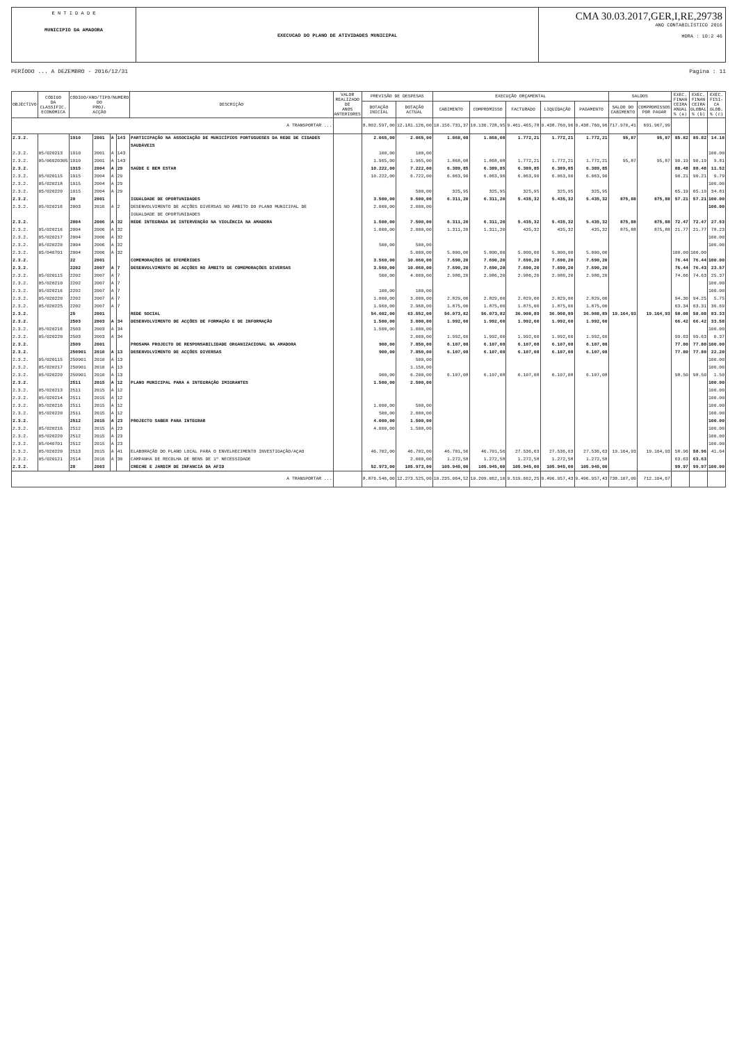E N T I D A D E
MUNICIPIO DA AMADORA
EXECUCAO DO PLANO DE ATIVIDADES MUNICIPAL
CMA 30.03.2017,GER,I,RE,29738
ANO CONTABILÍSTICO 2016
HORA : 10:2 46
PERÍODO ... A DEZEMBRO - 2016/12/31 Pagina : 11
| OBJECTIVO | CÓDIGO DA CLASSIFIC. ECONÓMICA | CÓDIGO/ANO/TIPO/NUMERO DO PROJ. ACÇÃO | | | | DESCRIÇÃO | VALOR REALIZADO DE ANOS ANTERIORES | PREVISÃO DE DESPESAS | | EXECUÇÃO ORÇAMENTAL | | | | | SALDOS | | EXEC. FINAN CEIRA ANUAL % (a) | EXEC. FINAN CEIRA GLOBAL % (b) | EXEC. FISI- CA GLOB. % (c) |
| --- | --- | --- | --- | --- | --- | --- | --- | --- | --- | --- | --- | --- | --- | --- | --- | --- | --- | --- | --- |
| | | | | | | | | DOTAÇÃO INICIAL | DOTAÇÃO ACTUAL | CABIMENTO | COMPROMISSO | FACTURADO | LIQUIDAÇÃO | PAGAMENTO | SALDO DO CABIMENTO | COMPROMISSOS POR PAGAR | | | |
| A TRANSPORTAR ... | | | | | | | | 8.802.597,00 | 12.181.126,00 | 10.156.731,37 | 10.130.728,95 | 9.461.465,78 | 9.438.760,96 | 9.438.760,96 | 717.970,41 | 691.967,99 | | | |
| 2.3.2. | | 1910 | 2001 | A | 143 | PARTICIPAÇÃO NA ASSOCIAÇÃO DE MUNICÍPIOS PORTUGUESES DA REDE DE CIDADES SAUDÁVEIS | | 2.065,00 | 2.065,00 | 1.868,08 | 1.868,08 | 1.772,21 | 1.772,21 | 1.772,21 | 95,87 | 95,87 | 85.82 | 85.82 | 14.18 |
| 2.3.2. | 05/020213 | 1910 | 2001 | A | 143 | | | 100,00 | 100,00 | | | | | | | | | | 100.00 |
| 2.3.2. | 05/06020305 | 1910 | 2001 | A | 143 | | | 1.965,00 | 1.965,00 | 1.868,08 | 1.868,08 | 1.772,21 | 1.772,21 | 1.772,21 | 95,87 | 95,87 | 90.19 | 90.19 | 9.81 |
| 2.3.2. | | 1915 | 2004 | A | 29 | SAÚDE E BEM ESTAR | | 10.222,00 | 7.222,00 | 6.389,85 | 6.389,85 | 6.389,85 | 6.389,85 | 6.389,85 | | | 88.48 | 88.48 | 11.52 |
| 2.3.2. | 05/020115 | 1915 | 2004 | A | 29 | | | 10.222,00 | 6.722,00 | 6.063,90 | 6.063,90 | 6.063,90 | 6.063,90 | 6.063,90 | | | 90.21 | 90.21 | 9.79 |
| 2.3.2. | 05/020218 | 1915 | 2004 | A | 29 | | | | | | | | | | | | | | 100.00 |
| 2.3.2. | 05/020220 | 1915 | 2004 | A | 29 | | | | 500,00 | 325,95 | 325,95 | 325,95 | 325,95 | 325,95 | | | 65.19 | 65.19 | 34.81 |
| 2.3.2. | | 20 | 2001 | | | IGUALDADE DE OPORTUNIDADES | | 3.500,00 | 9.500,00 | 6.311,20 | 6.311,20 | 5.435,32 | 5.435,32 | 5.435,32 | 875,88 | 875,88 | 57.21 | 57.21 | 100.00 |
| 2.3.2. | 05/020216 | 2003 | 2016 | A | 2 | DESENVOLVIMENTO DE ACÇÕES DIVERSAS NO ÂMBITO DO PLANO MUNICIPAL DE IGUALDADE DE OPORTUNIDADES | | 2.000,00 | 2.000,00 | | | | | | | | | | 100.00 |
| 2.3.2. | | 2004 | 2006 | A | 32 | REDE INTEGRADA DE INTERVENÇÃO NA VIOLÊNCIA NA AMADORA | | 1.500,00 | 7.500,00 | 6.311,20 | 6.311,20 | 5.435,32 | 5.435,32 | 5.435,32 | 875,88 | 875,88 | 72.47 | 72.47 | 27.53 |
| 2.3.2. | 05/020216 | 2004 | 2006 | A | 32 | | | 1.000,00 | 2.000,00 | 1.311,20 | 1.311,20 | 435,32 | 435,32 | 435,32 | 875,88 | 875,88 | 21.77 | 21.77 | 78.23 |
| 2.3.2. | 05/020217 | 2004 | 2006 | A | 32 | | | | | | | | | | | | | | 100.00 |
| 2.3.2. | 05/020220 | 2004 | 2006 | A | 32 | | | 500,00 | 500,00 | | | | | | | | | | 100.00 |
| 2.3.2. | 05/040701 | 2004 | 2006 | A | 32 | | | | 5.000,00 | 5.000,00 | 5.000,00 | 5.000,00 | 5.000,00 | 5.000,00 | | | 100.00 | 100.00 | |
| 2.3.2. | | 22 | 2001 | | | COMEMORAÇÕES DE EFEMÉRIDES | | 3.560,00 | 10.060,00 | 7.690,20 | 7.690,20 | 7.690,20 | 7.690,20 | 7.690,20 | | | 76.44 | 76.44 | 100.00 |
| 2.3.2. | | 2202 | 2007 | A | 7 | DESENVOLVIMENTO DE ACÇÕES NO ÂMBITO DE COMEMORAÇÕES DIVERSAS | | 3.560,00 | 10.060,00 | 7.690,20 | 7.690,20 | 7.690,20 | 7.690,20 | 7.690,20 | | | 76.44 | 76.43 | 23.57 |
| 2.3.2. | 05/020115 | 2202 | 2007 | A | 7 | | | 500,00 | 4.000,00 | 2.986,20 | 2.986,20 | 2.986,20 | 2.986,20 | 2.986,20 | | | 74.66 | 74.63 | 25.37 |
| 2.3.2. | 05/020210 | 2202 | 2007 | A | 7 | | | | | | | | | | | | | | 100.00 |
| 2.3.2. | 05/020216 | 2202 | 2007 | A | 7 | | | 100,00 | 100,00 | | | | | | | | | | 100.00 |
| 2.3.2. | 05/020220 | 2202 | 2007 | A | 7 | | | 1.000,00 | 3.000,00 | 2.829,00 | 2.829,00 | 2.829,00 | 2.829,00 | 2.829,00 | | | 94.30 | 94.25 | 5.75 |
| 2.3.2. | 05/020225 | 2202 | 2007 | A | 7 | | | 1.960,00 | 2.960,00 | 1.875,00 | 1.875,00 | 1.875,00 | 1.875,00 | 1.875,00 | | | 63.34 | 63.31 | 36.69 |
| 2.3.2. | | 25 | 2001 | | | REDE SOCIAL | | 54.602,00 | 63.552,00 | 56.073,82 | 56.073,82 | 36.908,89 | 36.908,89 | 36.908,89 | 19.164,93 | 19.164,93 | 58.08 | 58.08 | 83.33 |
| 2.3.2. | | 2503 | 2003 | A | 34 | DESENVOLVIMENTO DE ACÇÕES DE FORMAÇÃO E DE INFORMAÇÃO | | 1.500,00 | 3.000,00 | 1.992,60 | 1.992,60 | 1.992,60 | 1.992,60 | 1.992,60 | | | 66.42 | 66.42 | 33.58 |
| 2.3.2. | 05/020216 | 2503 | 2003 | A | 34 | | | 1.500,00 | 1.000,00 | | | | | | | | | | 100.00 |
| 2.3.2. | 05/020220 | 2503 | 2003 | A | 34 | | | | 2.000,00 | 1.992,60 | 1.992,60 | 1.992,60 | 1.992,60 | 1.992,60 | | | 99.63 | 99.63 | 0.37 |
| 2.3.2. | | 2509 | 2001 | | | PROSAMA PROJECTO DE RESPONSABILIDADE ORGANIZACIONAL NA AMADORA | | 900,00 | 7.850,00 | 6.107,08 | 6.107,08 | 6.107,08 | 6.107,08 | 6.107,08 | | | 77.80 | 77.80 | 100.00 |
| 2.3.2. | | 250901 | 2010 | A | 13 | DESENVOLVIMENTO DE ACÇÕES DIVERSAS | | 900,00 | 7.850,00 | 6.107,08 | 6.107,08 | 6.107,08 | 6.107,08 | 6.107,08 | | | 77.80 | 77.80 | 22.20 |
| 2.3.2. | 05/020115 | 250901 | 2010 | A | 13 | | | | 500,00 | | | | | | | | | | 100.00 |
| 2.3.2. | 05/020217 | 250901 | 2010 | A | 13 | | | | 1.150,00 | | | | | | | | | | 100.00 |
| 2.3.2. | 05/020220 | 250901 | 2010 | A | 13 | | | 900,00 | 6.200,00 | 6.107,08 | 6.107,08 | 6.107,08 | 6.107,08 | 6.107,08 | | | 98.50 | 98.50 | 1.50 |
| 2.3.2. | | 2511 | 2015 | A | 12 | PLANO MUNICIPAL PARA A INTEGRAÇÃO IMIGRANTES | | 1.500,00 | 2.500,00 | | | | | | | | | | 100.00 |
| 2.3.2. | 05/020213 | 2511 | 2015 | A | 12 | | | | | | | | | | | | | | 100.00 |
| 2.3.2. | 05/020214 | 2511 | 2015 | A | 12 | | | | | | | | | | | | | | 100.00 |
| 2.3.2. | 05/020216 | 2511 | 2015 | A | 12 | | | 1.000,00 | 500,00 | | | | | | | | | | 100.00 |
| 2.3.2. | 05/020220 | 2511 | 2015 | A | 12 | | | 500,00 | 2.000,00 | | | | | | | | | | 100.00 |
| 2.3.2. | | 2512 | 2015 | A | 23 | PROJECTO SABER PARA INTEGRAR | | 4.000,00 | 1.500,00 | | | | | | | | | | 100.00 |
| 2.3.2. | 05/020216 | 2512 | 2015 | A | 23 | | | 4.000,00 | 1.500,00 | | | | | | | | | | 100.00 |
| 2.3.2. | 05/020220 | 2512 | 2015 | A | 23 | | | | | | | | | | | | | | 100.00 |
| 2.3.2. | 05/040701 | 2512 | 2015 | A | 23 | | | | | | | | | | | | | | 100.00 |
| 2.3.2. | 05/020220 | 2513 | 2015 | A | 41 | ELABORAÇÃO DO PLANO LOCAL PARA O ENVELHECIMENTO INVESTIGAÇÃO/AÇAO | | 46.702,00 | 46.702,00 | 46.701,56 | 46.701,56 | 27.536,63 | 27.536,63 | 27.536,63 | 19.164,93 | 19.164,93 | 58.96 | 58.96 | 41.04 |
| 2.3.2. | 05/020121 | 2514 | 2016 | A | 30 | CAMPANHA DE RECOLHA DE BENS DE 1º NECESSIDADE | | | 2.000,00 | 1.272,58 | 1.272,58 | 1.272,58 | 1.272,58 | 1.272,58 | | | 63.63 | 63.63 | |
| 2.3.2. | | 28 | 2003 | | | CRECHE E JARDIM DE INFANCIA DA AFID | | 52.973,00 | 105.973,00 | 105.945,00 | 105.945,00 | 105.945,00 | 105.945,00 | 105.945,00 | | | 99.97 | 99.97 | 100.00 |
| A TRANSPORTAR ... | | | | | | | | 8.876.546,00 | 12.273.525,00 | 10.235.064,52 | 10.209.062,10 | 9.519.662,25 | 9.496.957,43 | 9.496.957,43 | 738.107,09 | 712.104,67 | | | |